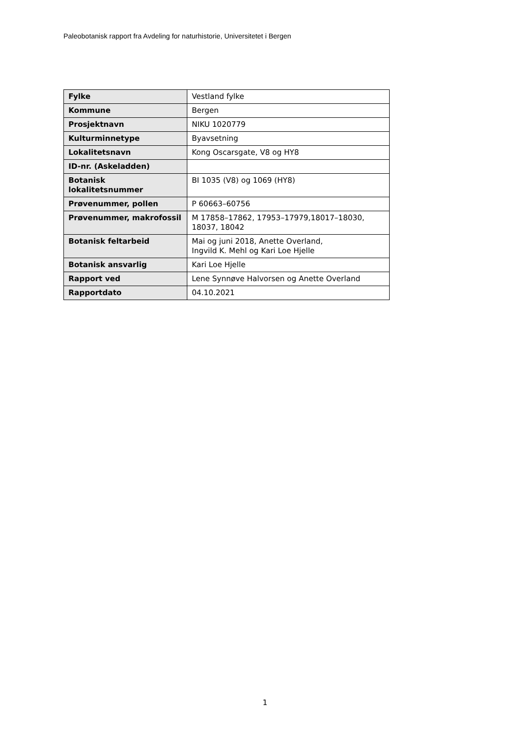Paleobotanisk rapport fra Avdeling for naturhistorie, Universitetet i Bergen
| Fylke | Vestland fylke |
| Kommune | Bergen |
| Prosjektnavn | NIKU 1020779 |
| Kulturminnetype | Byavsetning |
| Lokalitetsnavn | Kong Oscarsgate, V8 og HY8 |
| ID-nr. (Askeladden) | |
| Botanisk lokalitetsnummer | BI 1035 (V8) og 1069 (HY8) |
| Prøvenummer, pollen | P 60663–60756 |
| Prøvenummer, makrofossil | M 17858–17862, 17953–17979,18017–18030, 18037, 18042 |
| Botanisk feltarbeid | Mai og juni 2018, Anette Overland, Ingvild K. Mehl og Kari Loe Hjelle |
| Botanisk ansvarlig | Kari Loe Hjelle |
| Rapport ved | Lene Synnøve Halvorsen og Anette Overland |
| Rapportdato | 04.10.2021 |
1